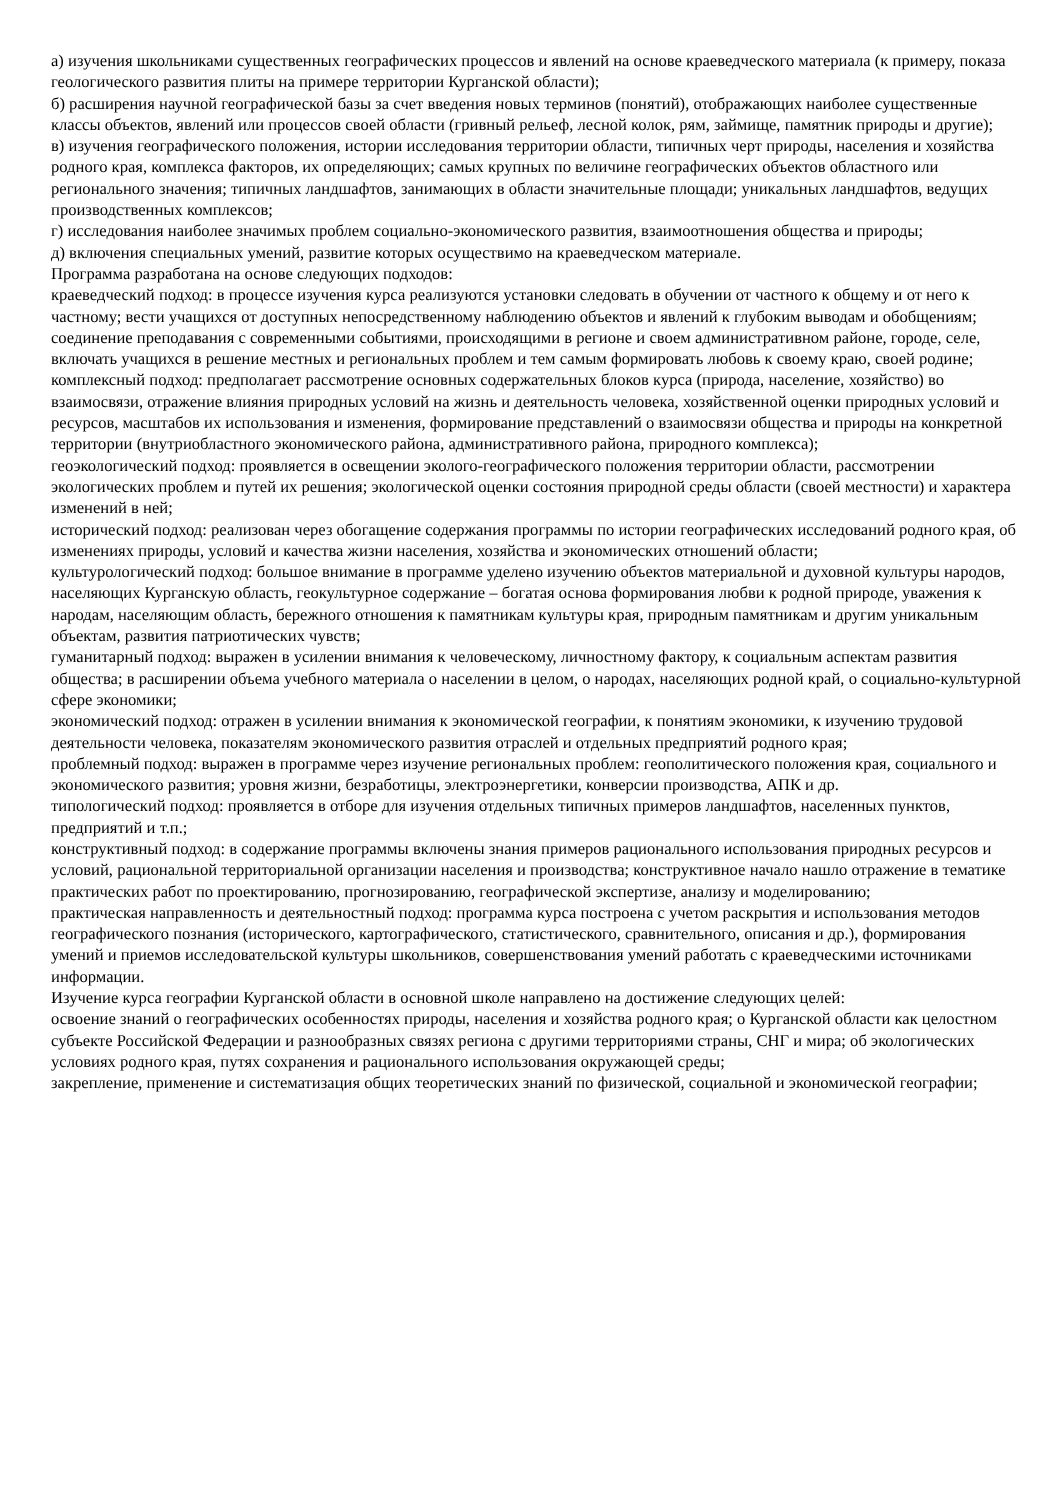а) изучения школьниками существенных географических процессов и явлений на основе краеведческого материала (к примеру, показа геологического развития плиты на примере территории Курганской области);
б) расширения научной географической базы за счет введения новых терминов (понятий), отображающих наиболее существенные классы объектов, явлений или процессов своей области (гривный рельеф, лесной колок, рям, займище, памятник природы и другие);
в) изучения географического положения, истории исследования территории области, типичных черт природы, населения и хозяйства родного края, комплекса факторов, их определяющих; самых крупных по величине географических объектов областного или регионального значения; типичных ландшафтов, занимающих в области значительные площади; уникальных ландшафтов, ведущих производственных комплексов;
г) исследования наиболее значимых проблем социально-экономического развития, взаимоотношения общества и природы;
д) включения специальных умений, развитие которых осуществимо на краеведческом материале.
Программа разработана на основе следующих подходов:
краеведческий подход: в процессе изучения курса реализуются установки следовать в обучении от частного к общему и от него к частному; вести учащихся от доступных непосредственному наблюдению объектов и явлений к глубоким выводам и обобщениям; соединение преподавания с современными событиями, происходящими в регионе и своем административном районе, городе, селе, включать учащихся в решение местных и региональных проблем и тем самым формировать любовь к своему краю, своей родине;
комплексный подход: предполагает рассмотрение основных содержательных блоков курса (природа, население, хозяйство) во взаимосвязи, отражение влияния природных условий на жизнь и деятельность человека, хозяйственной оценки природных условий и ресурсов, масштабов их использования и изменения, формирование представлений о взаимосвязи общества и природы на конкретной территории (внутриобластного экономического района, административного района, природного комплекса);
геоэкологический подход: проявляется в освещении эколого-географического положения территории области, рассмотрении экологических проблем и путей их решения; экологической оценки состояния природной среды области (своей местности) и характера изменений в ней;
исторический подход: реализован через обогащение содержания программы по истории географических исследований родного края, об изменениях природы, условий и качества жизни населения, хозяйства и экономических отношений области;
культурологический подход: большое внимание в программе уделено изучению объектов материальной и духовной культуры народов, населяющих Курганскую область, геокультурное содержание – богатая основа формирования любви к родной природе, уважения к народам, населяющим область, бережного отношения к памятникам культуры края, природным памятникам и другим уникальным объектам, развития патриотических чувств;
гуманитарный подход: выражен в усилении внимания к человеческому, личностному фактору, к социальным аспектам развития общества; в расширении объема учебного материала о населении в целом, о народах, населяющих родной край, о социально-культурной сфере экономики;
экономический подход: отражен в усилении внимания к экономической географии, к понятиям экономики, к изучению трудовой деятельности человека, показателям экономического развития отраслей и отдельных предприятий родного края;
проблемный подход: выражен в программе через изучение региональных проблем: геополитического положения края, социального и экономического развития; уровня жизни, безработицы, электроэнергетики, конверсии производства, АПК и др.
типологический подход: проявляется в отборе для изучения отдельных типичных примеров ландшафтов, населенных пунктов, предприятий и т.п.;
конструктивный подход: в содержание программы включены знания примеров рационального использования природных ресурсов и условий, рациональной территориальной организации населения и производства; конструктивное начало нашло отражение в тематике практических работ по проектированию, прогнозированию, географической экспертизе, анализу и моделированию;
практическая направленность и деятельностный подход: программа курса построена с учетом раскрытия и использования методов географического познания (исторического, картографического, статистического, сравнительного, описания и др.), формирования умений и приемов исследовательской культуры школьников, совершенствования умений работать с краеведческими источниками информации.
Изучение курса географии Курганской области в основной школе направлено на достижение следующих целей:
освоение знаний о географических особенностях природы, населения и хозяйства родного края; о Курганской области как целостном субъекте Российской Федерации и разнообразных связях региона с другими территориями страны, СНГ и мира; об экологических условиях родного края, путях сохранения и рационального использования окружающей среды;
закрепление, применение и систематизация общих теоретических знаний по физической, социальной и экономической географии;